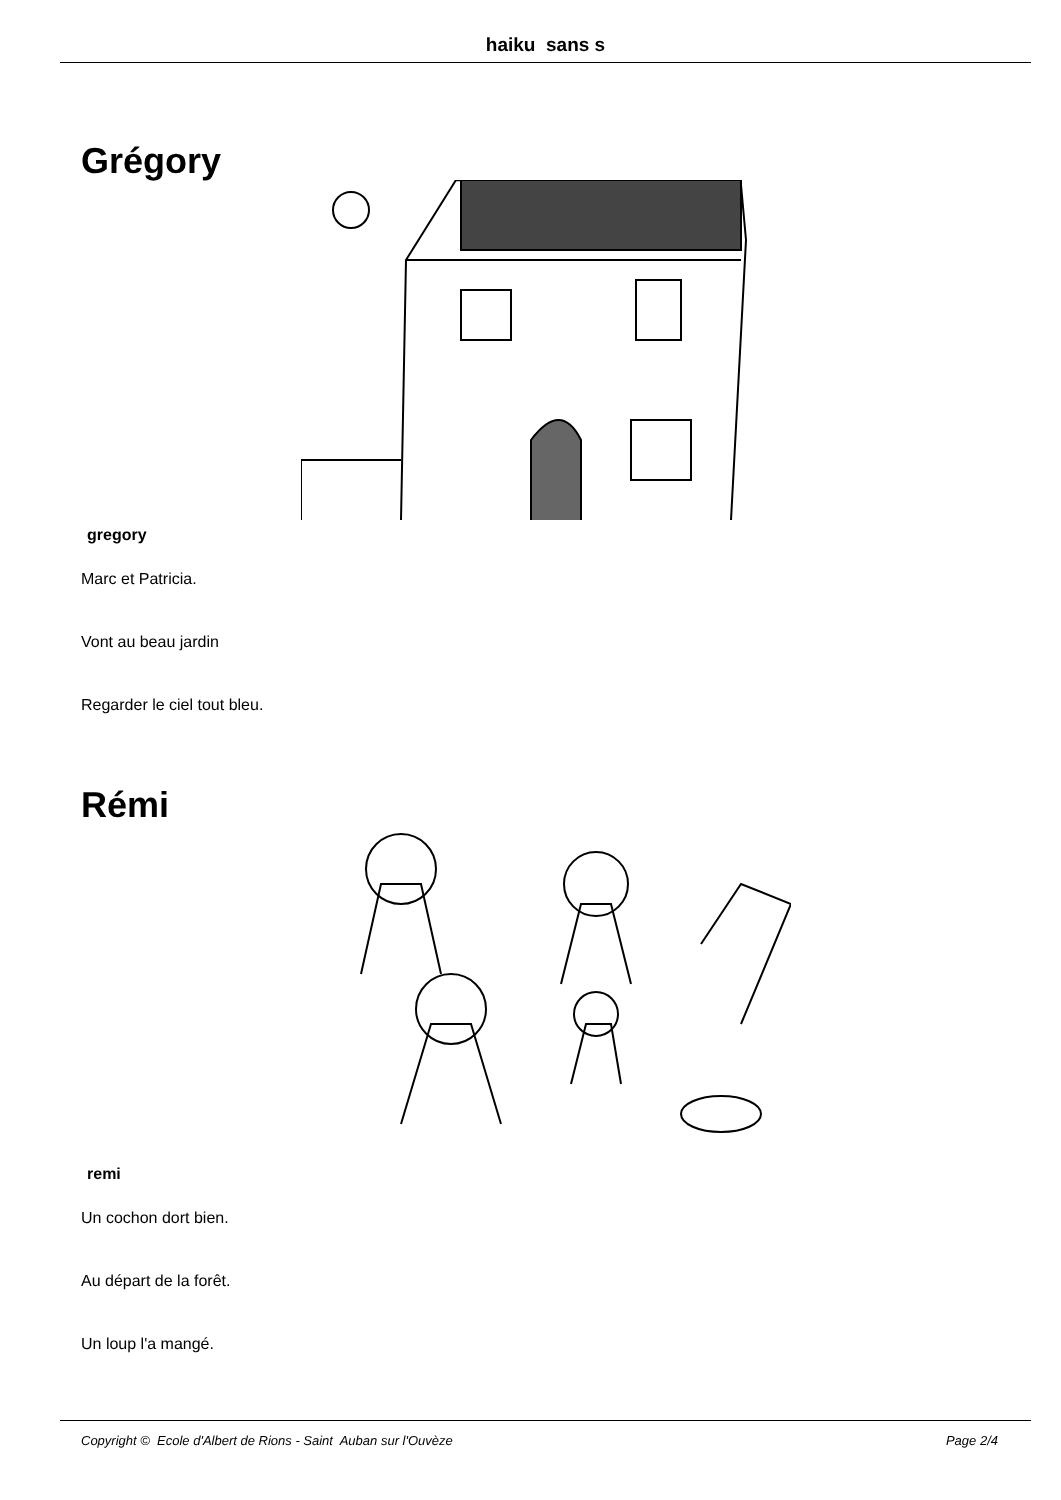haiku sans s
Grégory
gregory
Marc et Patricia.
Vont au beau jardin
Regarder le ciel tout bleu.
Rémi
remi
Un cochon dort bien.
Au départ de la forêt.
Un loup l'a mangé.
Copyright © Ecole d'Albert de Rions - Saint Auban sur l'Ouvèze Page 2/4